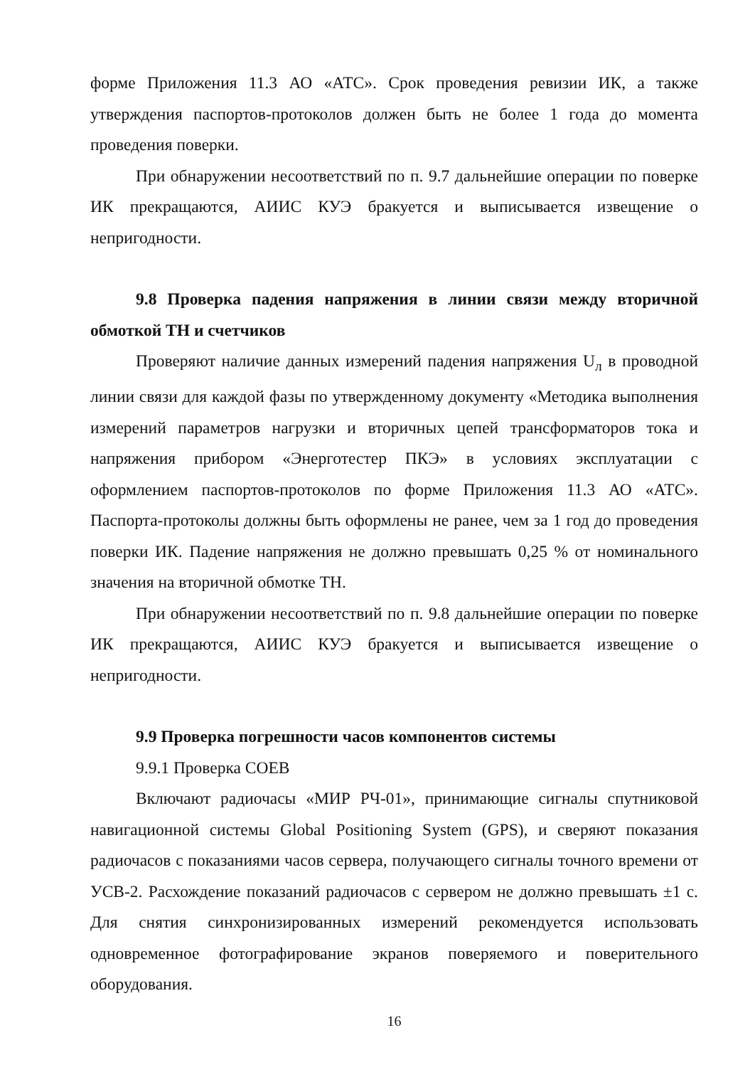форме Приложения 11.3 АО «АТС». Срок проведения ревизии ИК, а также утверждения паспортов-протоколов должен быть не более 1 года до момента проведения поверки.
При обнаружении несоответствий по п. 9.7 дальнейшие операции по поверке ИК прекращаются, АИИС КУЭ бракуется и выписывается извещение о непригодности.
9.8 Проверка падения напряжения в линии связи между вторичной обмоткой ТН и счетчиков
Проверяют наличие данных измерений падения напряжения U<sub>л</sub> в проводной линии связи для каждой фазы по утвержденному документу «Методика выполнения измерений параметров нагрузки и вторичных цепей трансформаторов тока и напряжения прибором «Энерготестер ПКЭ» в условиях эксплуатации с оформлением паспортов-протоколов по форме Приложения 11.3 АО «АТС». Паспорта-протоколы должны быть оформлены не ранее, чем за 1 год до проведения поверки ИК. Падение напряжения не должно превышать 0,25 % от номинального значения на вторичной обмотке ТН.
При обнаружении несоответствий по п. 9.8 дальнейшие операции по поверке ИК прекращаются, АИИС КУЭ бракуется и выписывается извещение о непригодности.
9.9 Проверка погрешности часов компонентов системы
9.9.1 Проверка СОЕВ
Включают радиочасы «МИР РЧ-01», принимающие сигналы спутниковой навигационной системы Global Positioning System (GPS), и сверяют показания радиочасов с показаниями часов сервера, получающего сигналы точного времени от УСВ-2. Расхождение показаний радиочасов с сервером не должно превышать ±1 с. Для снятия синхронизированных измерений рекомендуется использовать одновременное фотографирование экранов поверяемого и поверительного оборудования.
16